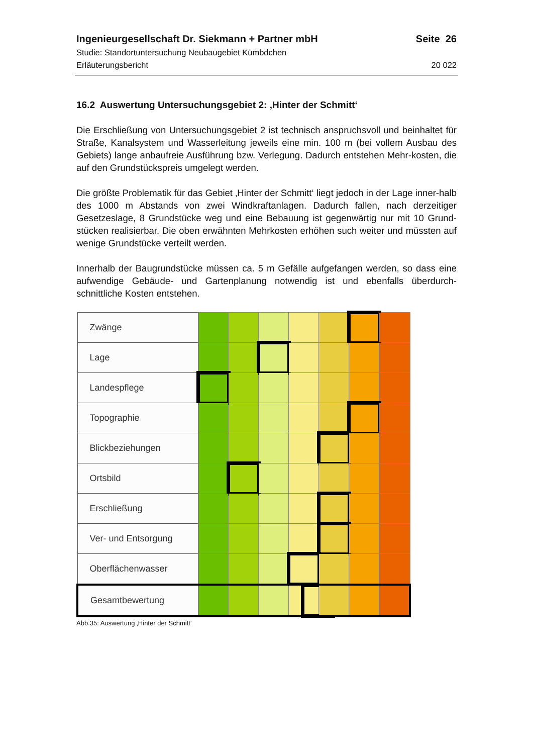Ingenieurgesellschaft Dr. Siekmann + Partner mbH Seite 26
Studie: Standortuntersuchung Neubaugebiet Kümbdchen
Erläuterungsbericht 20 022
16.2 Auswertung Untersuchungsgebiet 2: ‚Hinter der Schmitt‘
Die Erschließung von Untersuchungsgebiet 2 ist technisch anspruchsvoll und beinhaltet für Straße, Kanalsystem und Wasserleitung jeweils eine min. 100 m (bei vollem Ausbau des Gebiets) lange anbaufreie Ausführung bzw. Verlegung. Dadurch entstehen Mehr-kosten, die auf den Grundstückspreis umgelegt werden.
Die größte Problematik für das Gebiet ‚Hinter der Schmitt‘ liegt jedoch in der Lage inner-halb des 1000 m Abstands von zwei Windkraftanlagen. Dadurch fallen, nach derzeitiger Gesetzeslage, 8 Grundstücke weg und eine Bebauung ist gegenwärtig nur mit 10 Grund-stücken realisierbar. Die oben erwähnten Mehrkosten erhöhen such weiter und müssten auf wenige Grundstücke verteilt werden.
Innerhalb der Baugrundstücke müssen ca. 5 m Gefälle aufgefangen werden, so dass eine aufwendige Gebäude- und Gartenplanung notwendig ist und ebenfalls überdurch-schnittliche Kosten entstehen.
| Zwänge | | | | | | | |
| Lage | | | | | | | |
| Landespflege | | | | | | | |
| Topographie | | | | | | | |
| Blickbeziehungen | | | | | | | |
| Ortsbild | | | | | | | |
| Erschließung | | | | | | | |
| Ver- und Entsorgung | | | | | | | |
| Oberflächenwasser | | | | | | | |
| Gesamtbewertung | | | | | | | |
Abb.35: Auswertung ‚Hinter der Schmitt‘